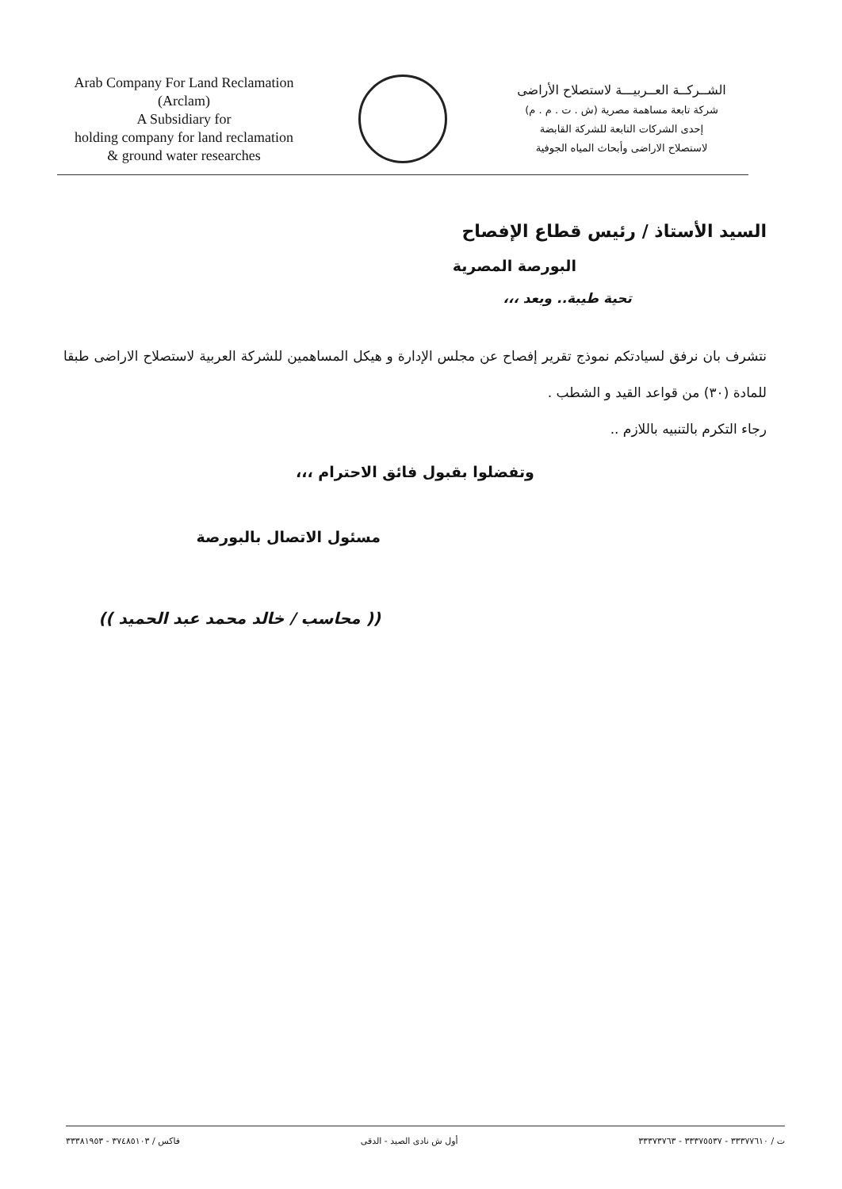Arab Company For Land Reclamation
(Arclam)
A Subsidiary for
holding company for land reclamation
& ground water researches
الشــركــة العــربيـــة لاستصلاح الأراضى
شركة تابعة مساهمة مصرية (ش . ت . م . م)
إحدى الشركات التابعة للشركة القابضة
لاستصلاح الاراضى وأبحاث المياه الجوفية
السيد الأستاذ / رئيس قطاع الإفصاح
البورصة المصرية
تحية طيبة.. وبعد ،،،
نتشرف بان نرفق لسيادتكم نموذج تقرير إفصاح عن مجلس الإدارة و هيكل المساهمين للشركة العربية لاستصلاح الاراضى طبقا للمادة (٣٠) من قواعد القيد و الشطب .
رجاء التكرم بالتنبيه باللازم ..
وتفضلوا بقبول فائق الاحترام ،،،
مسئول الاتصال بالبورصة
(( محاسب / خالد محمد عبد الحميد ))
ت / ٣٣٣٧٧٦١٠ - ٣٣٣٧٥٥٣٧ - ٣٣٣٧٣٧٦٣ أول ش نادى الصيد - الدقى فاكس / ٣٧٤٨٥١٠٣ - ٣٣٣٨١٩٥٣